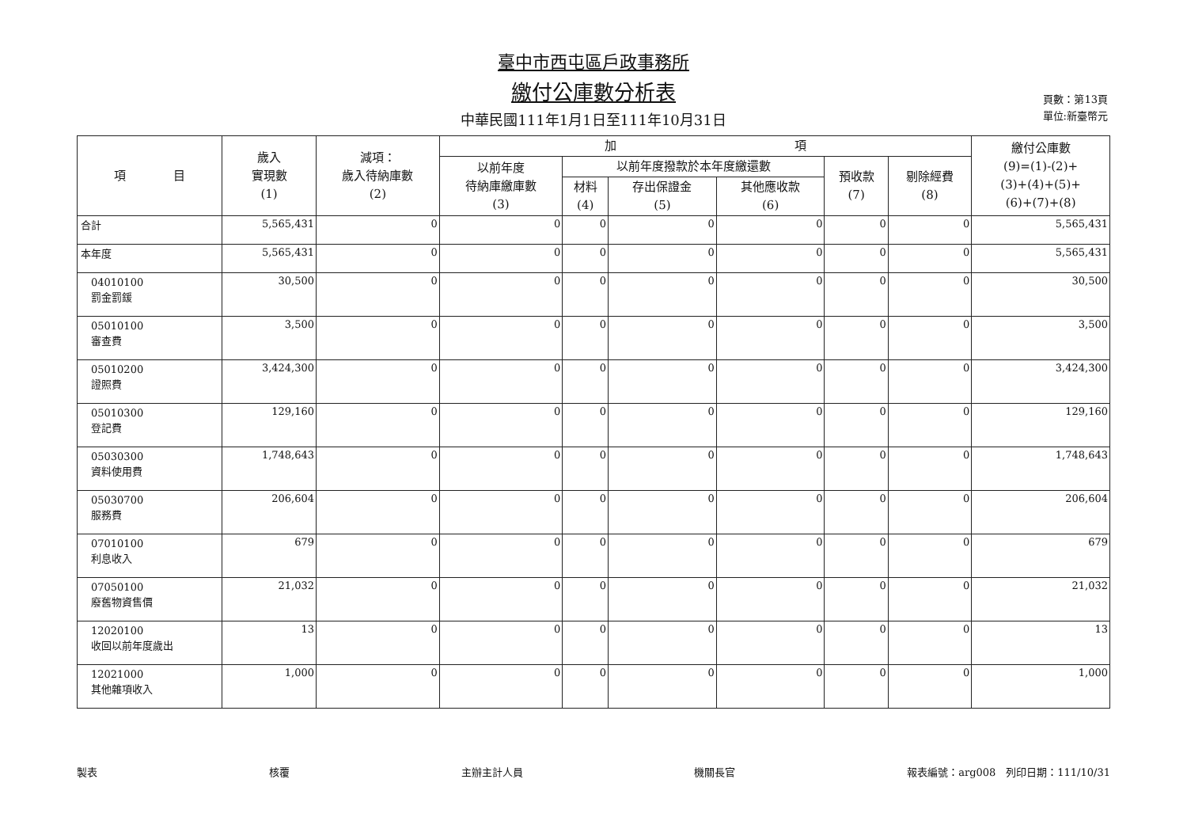臺中市西屯區戶政事務所
繳付公庫數分析表
中華民國111年1月1日至111年10月31日
頁數：第13頁
單位:新臺幣元
| 項 目 | 歲入 實現數 (1) | 減項： 歲入待納庫數 (2) | 加 項 | | | | | | 繳付公庫數 (9)=(1)-(2)+ (3)+(4)+(5)+ (6)+(7)+(8) |
| --- | --- | --- | --- | --- | --- | --- | --- | --- | --- |
| | | | 以前年度 待納庫繳庫數 (3) | 以前年度撥款於本年度繳還數 | | | 預收款 (7) | 剔除經費 (8) | |
| | | | | 材料 (4) | 存出保證金 (5) | 其他應收款 (6) | | | |
| 合計 | 5,565,431 | 0 | 0 | 0 | 0 | 0 | 0 | 0 | 5,565,431 |
| 本年度 | 5,565,431 | 0 | 0 | 0 | 0 | 0 | 0 | 0 | 5,565,431 |
| 04010100 罰金罰鍰 | 30,500 | 0 | 0 | 0 | 0 | 0 | 0 | 0 | 30,500 |
| 05010100 審查費 | 3,500 | 0 | 0 | 0 | 0 | 0 | 0 | 0 | 3,500 |
| 05010200 證照費 | 3,424,300 | 0 | 0 | 0 | 0 | 0 | 0 | 0 | 3,424,300 |
| 05010300 登記費 | 129,160 | 0 | 0 | 0 | 0 | 0 | 0 | 0 | 129,160 |
| 05030300 資料使用費 | 1,748,643 | 0 | 0 | 0 | 0 | 0 | 0 | 0 | 1,748,643 |
| 05030700 服務費 | 206,604 | 0 | 0 | 0 | 0 | 0 | 0 | 0 | 206,604 |
| 07010100 利息收入 | 679 | 0 | 0 | 0 | 0 | 0 | 0 | 0 | 679 |
| 07050100 廢舊物資售價 | 21,032 | 0 | 0 | 0 | 0 | 0 | 0 | 0 | 21,032 |
| 12020100 收回以前年度歲出 | 13 | 0 | 0 | 0 | 0 | 0 | 0 | 0 | 13 |
| 12021000 其他雜項收入 | 1,000 | 0 | 0 | 0 | 0 | 0 | 0 | 0 | 1,000 |
製表 核覆 主辦主計人員 機關長官 報表編號：arg008　列印日期：111/10/31